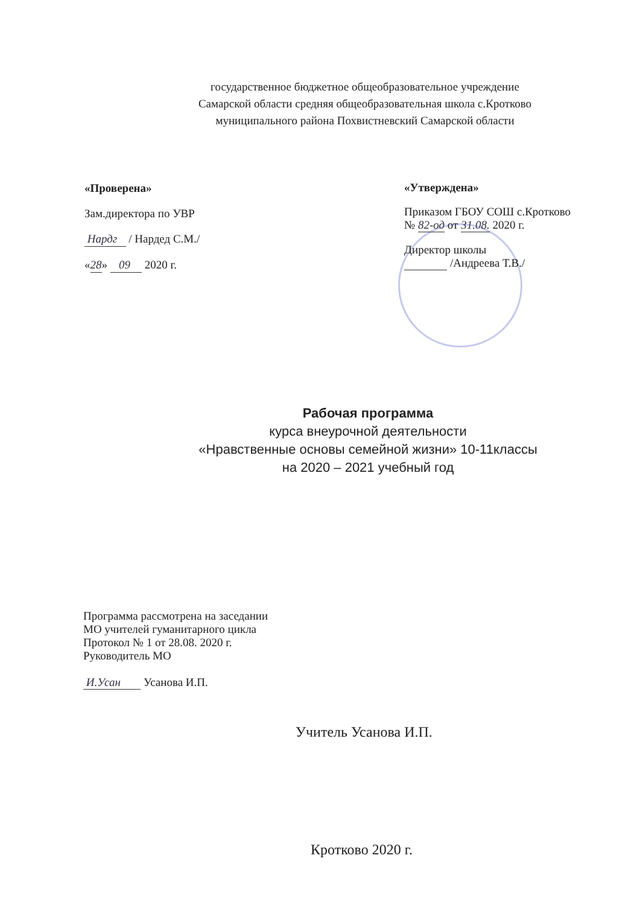государственное бюджетное общеобразовательное учреждение
Самарской области средняя общеобразовательная школа с.Кротково
муниципального района Похвистневский Самарской области
«Проверена»
Зам.директора по УВР
Нардг / Нардед С.М./
«28» 09 2020 г.
«Утверждена»
Приказом ГБОУ СОШ с.Кротково
№ 82-од от 31.08. 2020 г.
Директор школы
/Андреева Т.В./
Рабочая программа
курса внеурочной деятельности
«Нравственные основы семейной жизни» 10-11классы
на 2020 – 2021 учебный год
Программа рассмотрена на заседании
МО учителей гуманитарного цикла
Протокол № 1 от 28.08. 2020 г.
Руководитель МО
И.Усан Усанова И.П.
Учитель Усанова И.П.
Кротково 2020 г.